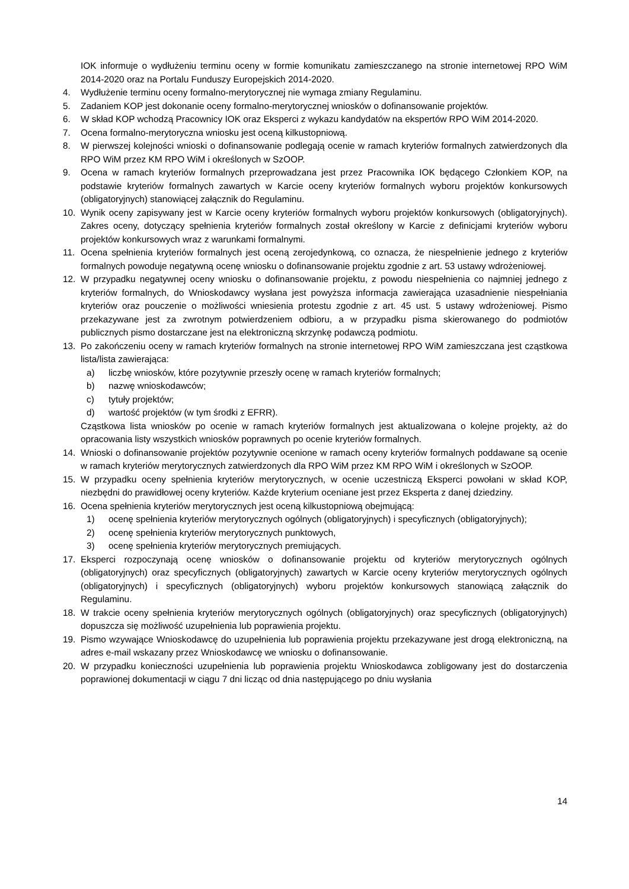IOK informuje o wydłużeniu terminu oceny w formie komunikatu zamieszczanego na stronie internetowej RPO WiM 2014-2020 oraz na Portalu Funduszy Europejskich 2014-2020.
4. Wydłużenie terminu oceny formalno-merytorycznej nie wymaga zmiany Regulaminu.
5. Zadaniem KOP jest dokonanie oceny formalno-merytorycznej wniosków o dofinansowanie projektów.
6. W skład KOP wchodzą Pracownicy IOK oraz Eksperci z wykazu kandydatów na ekspertów RPO WiM 2014-2020.
7. Ocena formalno-merytoryczna wniosku jest oceną kilkustopniową.
8. W pierwszej kolejności wnioski o dofinansowanie podlegają ocenie w ramach kryteriów formalnych zatwierdzonych dla RPO WiM przez KM RPO WiM i określonych w SzOOP.
9. Ocena w ramach kryteriów formalnych przeprowadzana jest przez Pracownika IOK będącego Członkiem KOP, na podstawie kryteriów formalnych zawartych w Karcie oceny kryteriów formalnych wyboru projektów konkursowych (obligatoryjnych) stanowiącej załącznik do Regulaminu.
10. Wynik oceny zapisywany jest w Karcie oceny kryteriów formalnych wyboru projektów konkursowych (obligatoryjnych). Zakres oceny, dotyczący spełnienia kryteriów formalnych został określony w Karcie z definicjami kryteriów wyboru projektów konkursowych wraz z warunkami formalnymi.
11. Ocena spełnienia kryteriów formalnych jest oceną zerojedynkową, co oznacza, że niespełnienie jednego z kryteriów formalnych powoduje negatywną ocenę wniosku o dofinansowanie projektu zgodnie z art. 53 ustawy wdrożeniowej.
12. W przypadku negatywnej oceny wniosku o dofinansowanie projektu, z powodu niespełnienia co najmniej jednego z kryteriów formalnych, do Wnioskodawcy wysłana jest powyższa informacja zawierająca uzasadnienie niespełniania kryteriów oraz pouczenie o możliwości wniesienia protestu zgodnie z art. 45 ust. 5 ustawy wdrożeniowej. Pismo przekazywane jest za zwrotnym potwierdzeniem odbioru, a w przypadku pisma skierowanego do podmiotów publicznych pismo dostarczane jest na elektroniczną skrzynkę podawczą podmiotu.
13. Po zakończeniu oceny w ramach kryteriów formalnych na stronie internetowej RPO WiM zamieszczana jest cząstkowa lista/lista zawierająca:
a) liczbę wniosków, które pozytywnie przeszły ocenę w ramach kryteriów formalnych;
b) nazwę wnioskodawców;
c) tytuły projektów;
d) wartość projektów (w tym środki z EFRR).
Cząstkowa lista wniosków po ocenie w ramach kryteriów formalnych jest aktualizowana o kolejne projekty, aż do opracowania listy wszystkich wniosków poprawnych po ocenie kryteriów formalnych.
14. Wnioski o dofinansowanie projektów pozytywnie ocenione w ramach oceny kryteriów formalnych poddawane są ocenie w ramach kryteriów merytorycznych zatwierdzonych dla RPO WiM przez KM RPO WiM i określonych w SzOOP.
15. W przypadku oceny spełnienia kryteriów merytorycznych, w ocenie uczestniczą Eksperci powołani w skład KOP, niezbędni do prawidłowej oceny kryteriów. Każde kryterium oceniane jest przez Eksperta z danej dziedziny.
16. Ocena spełnienia kryteriów merytorycznych jest oceną kilkustopniową obejmującą:
1) ocenę spełnienia kryteriów merytorycznych ogólnych (obligatoryjnych) i specyficznych (obligatoryjnych);
2) ocenę spełnienia kryteriów merytorycznych punktowych,
3) ocenę spełnienia kryteriów merytorycznych premiujących.
17. Eksperci rozpoczynają ocenę wniosków o dofinansowanie projektu od kryteriów merytorycznych ogólnych (obligatoryjnych) oraz specyficznych (obligatoryjnych) zawartych w Karcie oceny kryteriów merytorycznych ogólnych (obligatoryjnych) i specyficznych (obligatoryjnych) wyboru projektów konkursowych stanowiącą załącznik do Regulaminu.
18. W trakcie oceny spełnienia kryteriów merytorycznych ogólnych (obligatoryjnych) oraz specyficznych (obligatoryjnych) dopuszcza się możliwość uzupełnienia lub poprawienia projektu.
19. Pismo wzywające Wnioskodawcę do uzupełnienia lub poprawienia projektu przekazywane jest drogą elektroniczną, na adres e-mail wskazany przez Wnioskodawcę we wniosku o dofinansowanie.
20. W przypadku konieczności uzupełnienia lub poprawienia projektu Wnioskodawca zobligowany jest do dostarczenia poprawionej dokumentacji w ciągu 7 dni licząc od dnia następującego po dniu wysłania
14